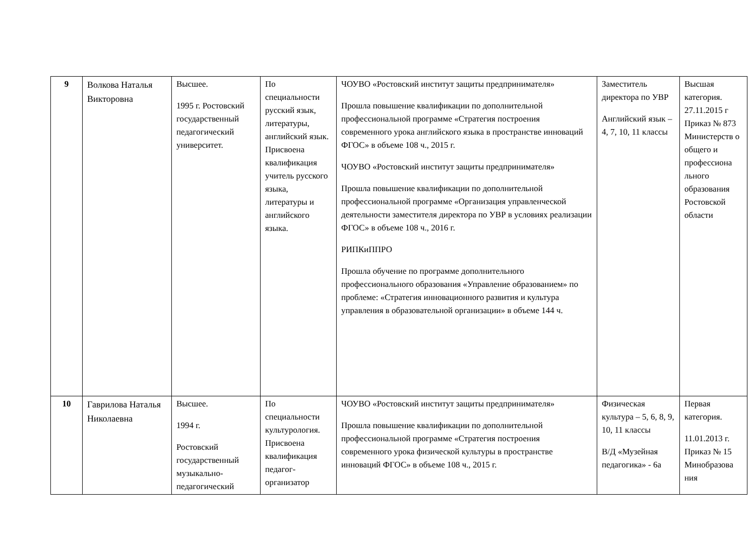| 9 | Волкова Наталья Викторовна | Высшее. 1995 г. Ростовский государственный педагогический университет. | По специальности русский язык, литературы, английский язык. Присвоена квалификация учитель русского языка, литературы и английского языка. | ЧОУВО «Ростовский институт защиты предпринимателя» Прошла повышение квалификации по дополнительной профессиональной программе «Стратегия построения современного урока английского языка в пространстве инноваций ФГОС» в объеме 108 ч., 2015 г. ЧОУВО «Ростовский институт защиты предпринимателя» Прошла повышение квалификации по дополнительной профессиональной программе «Организация управленческой деятельности заместителя директора по УВР в условиях реализации ФГОС» в объеме 108 ч., 2016 г. РИПКиППРО Прошла обучение по программе дополнительного профессионального образования «Управление образованием» по проблеме: «Стратегия инновационного развития и культура управления в образовательной организации» в объеме 144 ч. | Заместитель директора по УВР Английский язык – 4, 7, 10, 11 классы | Высшая категория. 27.11.2015 г Приказ № 873 Министерств о общего и профессиона льного образования Ростовской области |
| 10 | Гаврилова Наталья Николаевна | Высшее. 1994 г. Ростовский государственный музыкально-педагогический | По специальности культурология. Присвоена квалификация педагог-организатор | ЧОУВО «Ростовский институт защиты предпринимателя» Прошла повышение квалификации по дополнительной профессиональной программе «Стратегия построения современного урока физической культуры в пространстве инноваций ФГОС» в объеме 108 ч., 2015 г. | Физическая культура – 5, 6, 8, 9, 10, 11 классы В/Д «Музейная педагогика» - 6а | Первая категория. 11.01.2013 г. Приказ № 15 Минобразова ния |